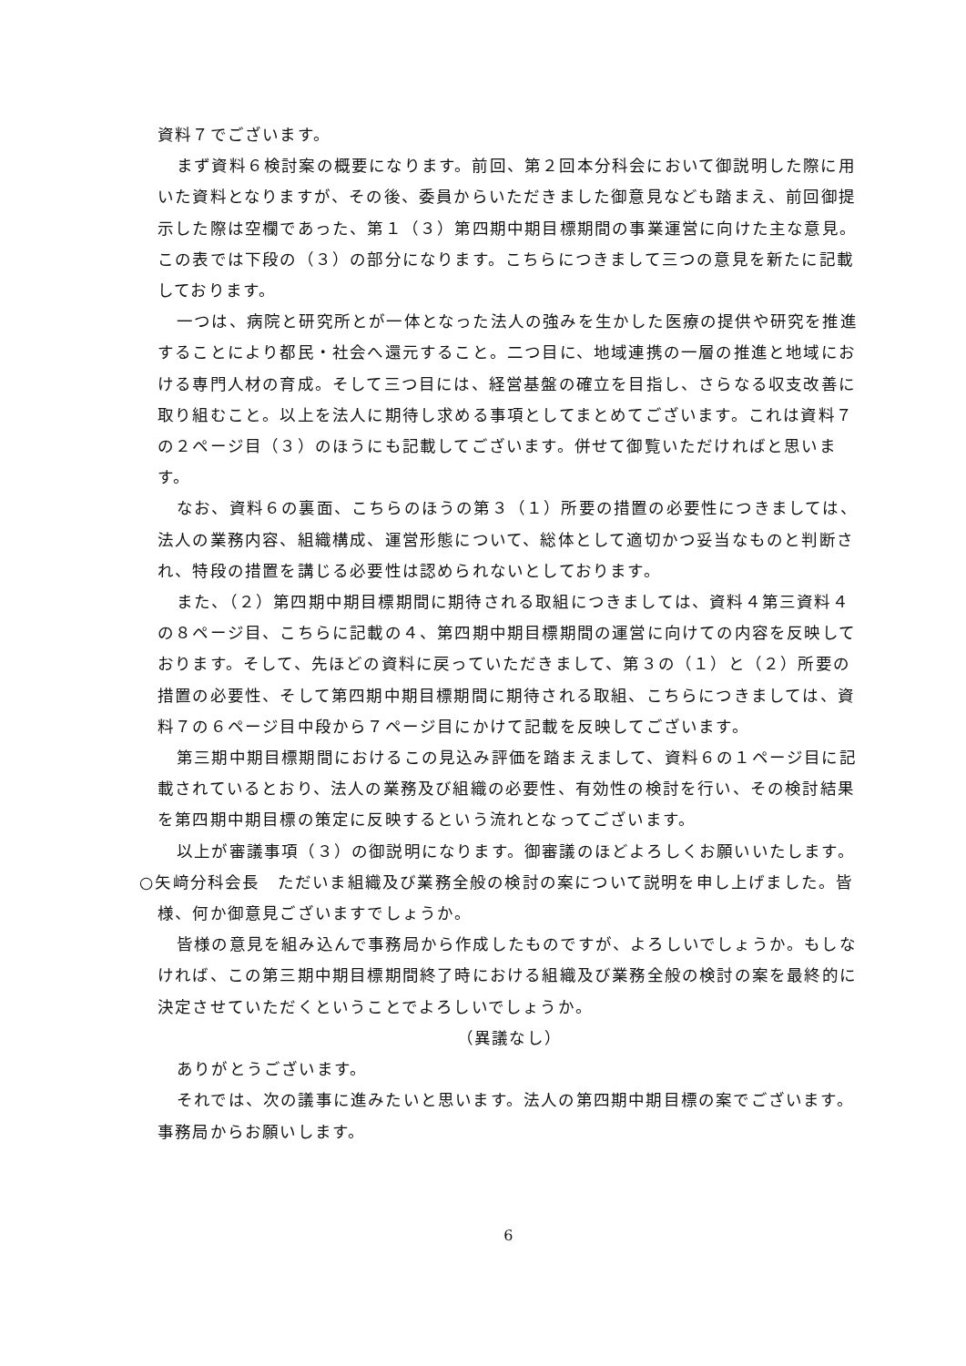資料７でございます。
まず資料６検討案の概要になります。前回、第２回本分科会において御説明した際に用いた資料となりますが、その後、委員からいただきました御意見なども踏まえ、前回御提示した際は空欄であった、第１（３）第四期中期目標期間の事業運営に向けた主な意見。この表では下段の（３）の部分になります。こちらにつきまして三つの意見を新たに記載しております。
一つは、病院と研究所とが一体となった法人の強みを生かした医療の提供や研究を推進することにより都民・社会へ還元すること。二つ目に、地域連携の一層の推進と地域における専門人材の育成。そして三つ目には、経営基盤の確立を目指し、さらなる収支改善に取り組むこと。以上を法人に期待し求める事項としてまとめてございます。これは資料７の２ページ目（３）のほうにも記載してございます。併せて御覧いただければと思います。
なお、資料６の裏面、こちらのほうの第３（１）所要の措置の必要性につきましては、法人の業務内容、組織構成、運営形態について、総体として適切かつ妥当なものと判断され、特段の措置を講じる必要性は認められないとしております。
また、（２）第四期中期目標期間に期待される取組につきましては、資料４第三資料４の８ページ目、こちらに記載の４、第四期中期目標期間の運営に向けての内容を反映しております。そして、先ほどの資料に戻っていただきまして、第３の（１）と（２）所要の措置の必要性、そして第四期中期目標期間に期待される取組、こちらにつきましては、資料７の６ページ目中段から７ページ目にかけて記載を反映してございます。
第三期中期目標期間におけるこの見込み評価を踏まえまして、資料６の１ページ目に記載されているとおり、法人の業務及び組織の必要性、有効性の検討を行い、その検討結果を第四期中期目標の策定に反映するという流れとなってございます。
以上が審議事項（３）の御説明になります。御審議のほどよろしくお願いいたします。
○矢﨑分科会長　ただいま組織及び業務全般の検討の案について説明を申し上げました。皆様、何か御意見ございますでしょうか。
皆様の意見を組み込んで事務局から作成したものですが、よろしいでしょうか。もしなければ、この第三期中期目標期間終了時における組織及び業務全般の検討の案を最終的に決定させていただくということでよろしいでしょうか。
（異議なし）
ありがとうございます。
それでは、次の議事に進みたいと思います。法人の第四期中期目標の案でございます。事務局からお願いします。
6